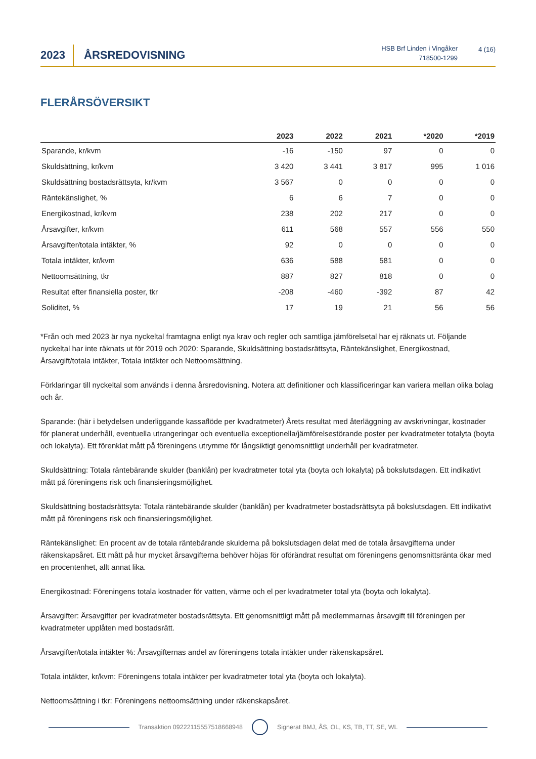2023
ÅRSREDOVISNING
HSB Brf Linden i Vingåker
718500-1299
4 (16)
FLERÅRSÖVERSIKT
| | 2023 | 2022 | 2021 | *2020 | *2019 |
| --- | --- | --- | --- | --- | --- |
| Sparande, kr/kvm | -16 | -150 | 97 | 0 | 0 |
| Skuldsättning, kr/kvm | 3 420 | 3 441 | 3 817 | 995 | 1 016 |
| Skuldsättning bostadsrättsyta, kr/kvm | 3 567 | 0 | 0 | 0 | 0 |
| Räntekänslighet, % | 6 | 6 | 7 | 0 | 0 |
| Energikostnad, kr/kvm | 238 | 202 | 217 | 0 | 0 |
| Årsavgifter, kr/kvm | 611 | 568 | 557 | 556 | 550 |
| Årsavgifter/totala intäkter, % | 92 | 0 | 0 | 0 | 0 |
| Totala intäkter, kr/kvm | 636 | 588 | 581 | 0 | 0 |
| Nettoomsättning, tkr | 887 | 827 | 818 | 0 | 0 |
| Resultat efter finansiella poster, tkr | -208 | -460 | -392 | 87 | 42 |
| Soliditet, % | 17 | 19 | 21 | 56 | 56 |
*Från och med 2023 är nya nyckeltal framtagna enligt nya krav och regler och samtliga jämförelsetal har ej räknats ut. Följande nyckeltal har inte räknats ut för 2019 och 2020: Sparande, Skuldsättning bostadsrättsyta, Räntekänslighet, Energikostnad, Årsavgift/totala intäkter, Totala intäkter och Nettoomsättning.
Förklaringar till nyckeltal som används i denna årsredovisning. Notera att definitioner och klassificeringar kan variera mellan olika bolag och år.
Sparande: (här i betydelsen underliggande kassaflöde per kvadratmeter) Årets resultat med återläggning av avskrivningar, kostnader för planerat underhåll, eventuella utrangeringar och eventuella exceptionella/jämförelsestörande poster per kvadratmeter totalyta (boyta och lokalyta). Ett förenklat mått på föreningens utrymme för långsiktigt genomsnittligt underhåll per kvadratmeter.
Skuldsättning: Totala räntebärande skulder (banklån) per kvadratmeter total yta (boyta och lokalyta) på bokslutsdagen. Ett indikativt mått på föreningens risk och finansieringsmöjlighet.
Skuldsättning bostadsrättsyta: Totala räntebärande skulder (banklån) per kvadratmeter bostadsrättsyta på bokslutsdagen. Ett indikativt mått på föreningens risk och finansieringsmöjlighet.
Räntekänslighet: En procent av de totala räntebärande skulderna på bokslutsdagen delat med de totala årsavgifterna under räkenskapsåret. Ett mått på hur mycket årsavgifterna behöver höjas för oförändrat resultat om föreningens genomsnittsränta ökar med en procentenhet, allt annat lika.
Energikostnad: Föreningens totala kostnader för vatten, värme och el per kvadratmeter total yta (boyta och lokalyta).
Årsavgifter: Årsavgifter per kvadratmeter bostadsrättsyta. Ett genomsnittligt mått på medlemmarnas årsavgift till föreningen per kvadratmeter upplåten med bostadsrätt.
Årsavgifter/totala intäkter %: Årsavgifternas andel av föreningens totala intäkter under räkenskapsåret.
Totala intäkter, kr/kvm: Föreningens totala intäkter per kvadratmeter total yta (boyta och lokalyta).
Nettoomsättning i tkr: Föreningens nettoomsättning under räkenskapsåret.
Transaktion 09222115557518668948
Signerat BMJ, ÅS, OL, KS, TB, TT, SE, WL